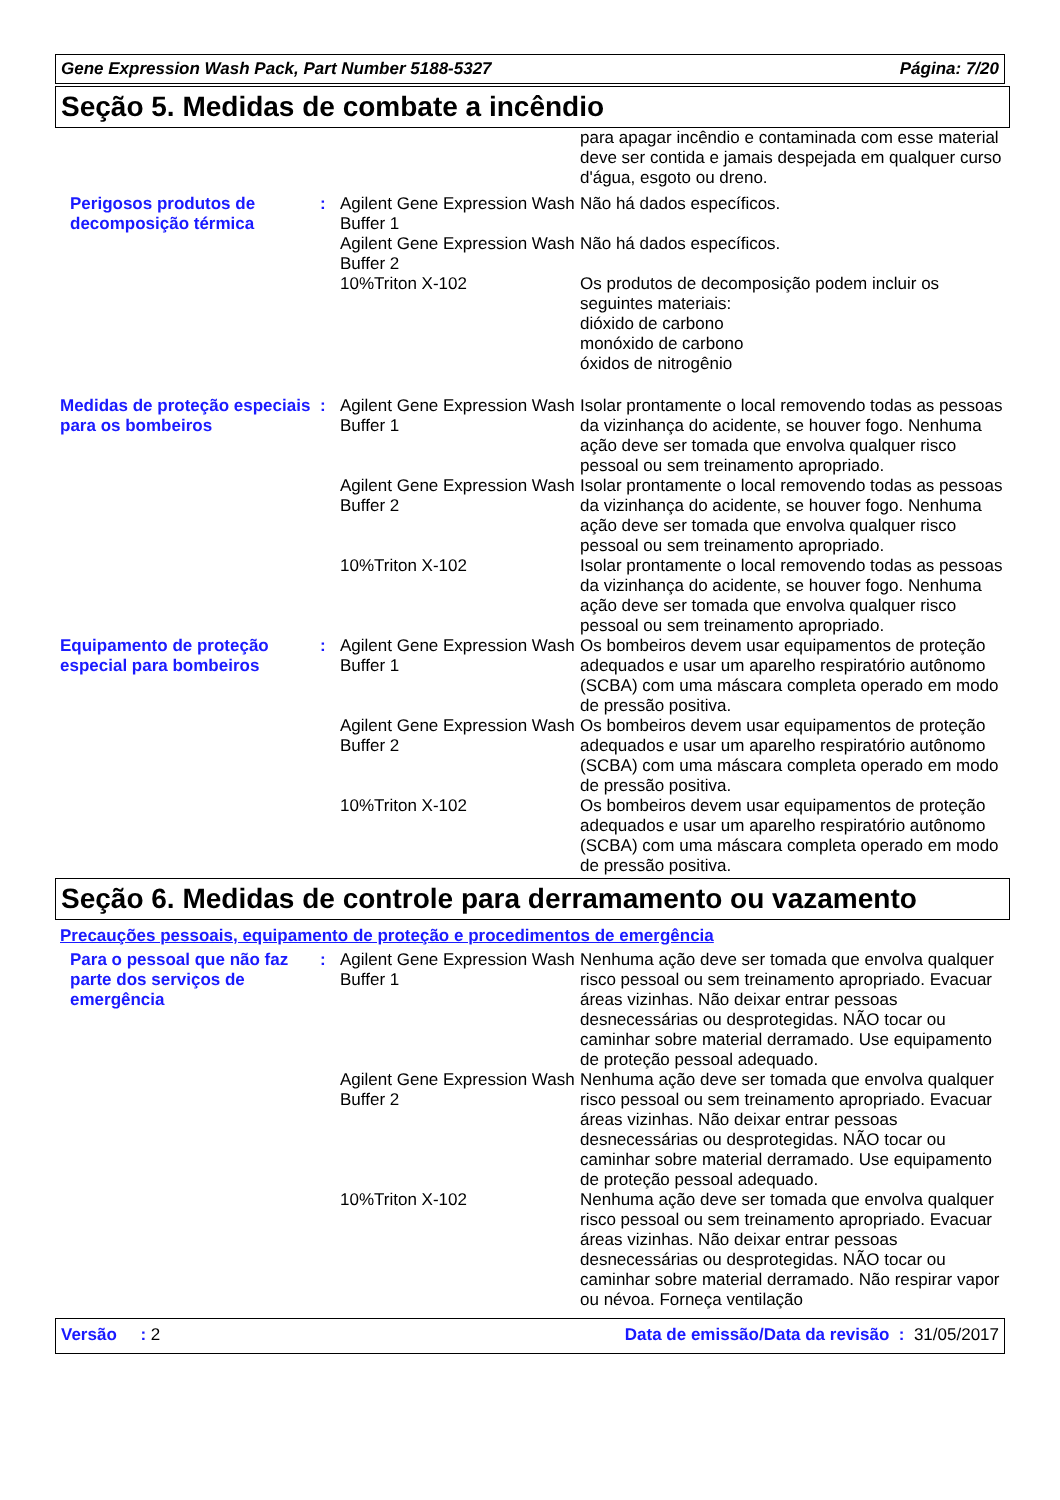Gene Expression Wash Pack, Part Number 5188-5327 Página: 7/20
Seção 5. Medidas de combate a incêndio
| | | | para apagar incêndio e contaminada com esse material deve ser contida e jamais despejada em qualquer curso d'água, esgoto ou dreno. |
| Perigosos produtos de decomposição térmica | : | Agilent Gene Expression Wash Buffer 1 | Não há dados específicos. |
| | | Agilent Gene Expression Wash Buffer 2 | Não há dados específicos. |
| | | 10%Triton X-102 | Os produtos de decomposição podem incluir os seguintes materiais: dióxido de carbono monóxido de carbono óxidos de nitrogênio |
| Medidas de proteção especiais para os bombeiros | : | Agilent Gene Expression Wash Buffer 1 | Isolar prontamente o local removendo todas as pessoas da vizinhança do acidente, se houver fogo. Nenhuma ação deve ser tomada que envolva qualquer risco pessoal ou sem treinamento apropriado. |
| | | Agilent Gene Expression Wash Buffer 2 | Isolar prontamente o local removendo todas as pessoas da vizinhança do acidente, se houver fogo. Nenhuma ação deve ser tomada que envolva qualquer risco pessoal ou sem treinamento apropriado. |
| | | 10%Triton X-102 | Isolar prontamente o local removendo todas as pessoas da vizinhança do acidente, se houver fogo. Nenhuma ação deve ser tomada que envolva qualquer risco pessoal ou sem treinamento apropriado. |
| Equipamento de proteção especial para bombeiros | : | Agilent Gene Expression Wash Buffer 1 | Os bombeiros devem usar equipamentos de proteção adequados e usar um aparelho respiratório autônomo (SCBA) com uma máscara completa operado em modo de pressão positiva. |
| | | Agilent Gene Expression Wash Buffer 2 | Os bombeiros devem usar equipamentos de proteção adequados e usar um aparelho respiratório autônomo (SCBA) com uma máscara completa operado em modo de pressão positiva. |
| | | 10%Triton X-102 | Os bombeiros devem usar equipamentos de proteção adequados e usar um aparelho respiratório autônomo (SCBA) com uma máscara completa operado em modo de pressão positiva. |
Seção 6. Medidas de controle para derramamento ou vazamento
Precauções pessoais, equipamento de proteção e procedimentos de emergência
| Para o pessoal que não faz parte dos serviços de emergência | : | Agilent Gene Expression Wash Buffer 1 | Nenhuma ação deve ser tomada que envolva qualquer risco pessoal ou sem treinamento apropriado. Evacuar áreas vizinhas. Não deixar entrar pessoas desnecessárias ou desprotegidas. NÃO tocar ou caminhar sobre material derramado. Use equipamento de proteção pessoal adequado. |
| | | Agilent Gene Expression Wash Buffer 2 | Nenhuma ação deve ser tomada que envolva qualquer risco pessoal ou sem treinamento apropriado. Evacuar áreas vizinhas. Não deixar entrar pessoas desnecessárias ou desprotegidas. NÃO tocar ou caminhar sobre material derramado. Use equipamento de proteção pessoal adequado. |
| | | 10%Triton X-102 | Nenhuma ação deve ser tomada que envolva qualquer risco pessoal ou sem treinamento apropriado. Evacuar áreas vizinhas. Não deixar entrar pessoas desnecessárias ou desprotegidas. NÃO tocar ou caminhar sobre material derramado. Não respirar vapor ou névoa. Forneça ventilação |
Versão : 2 Data de emissão/Data da revisão : 31/05/2017